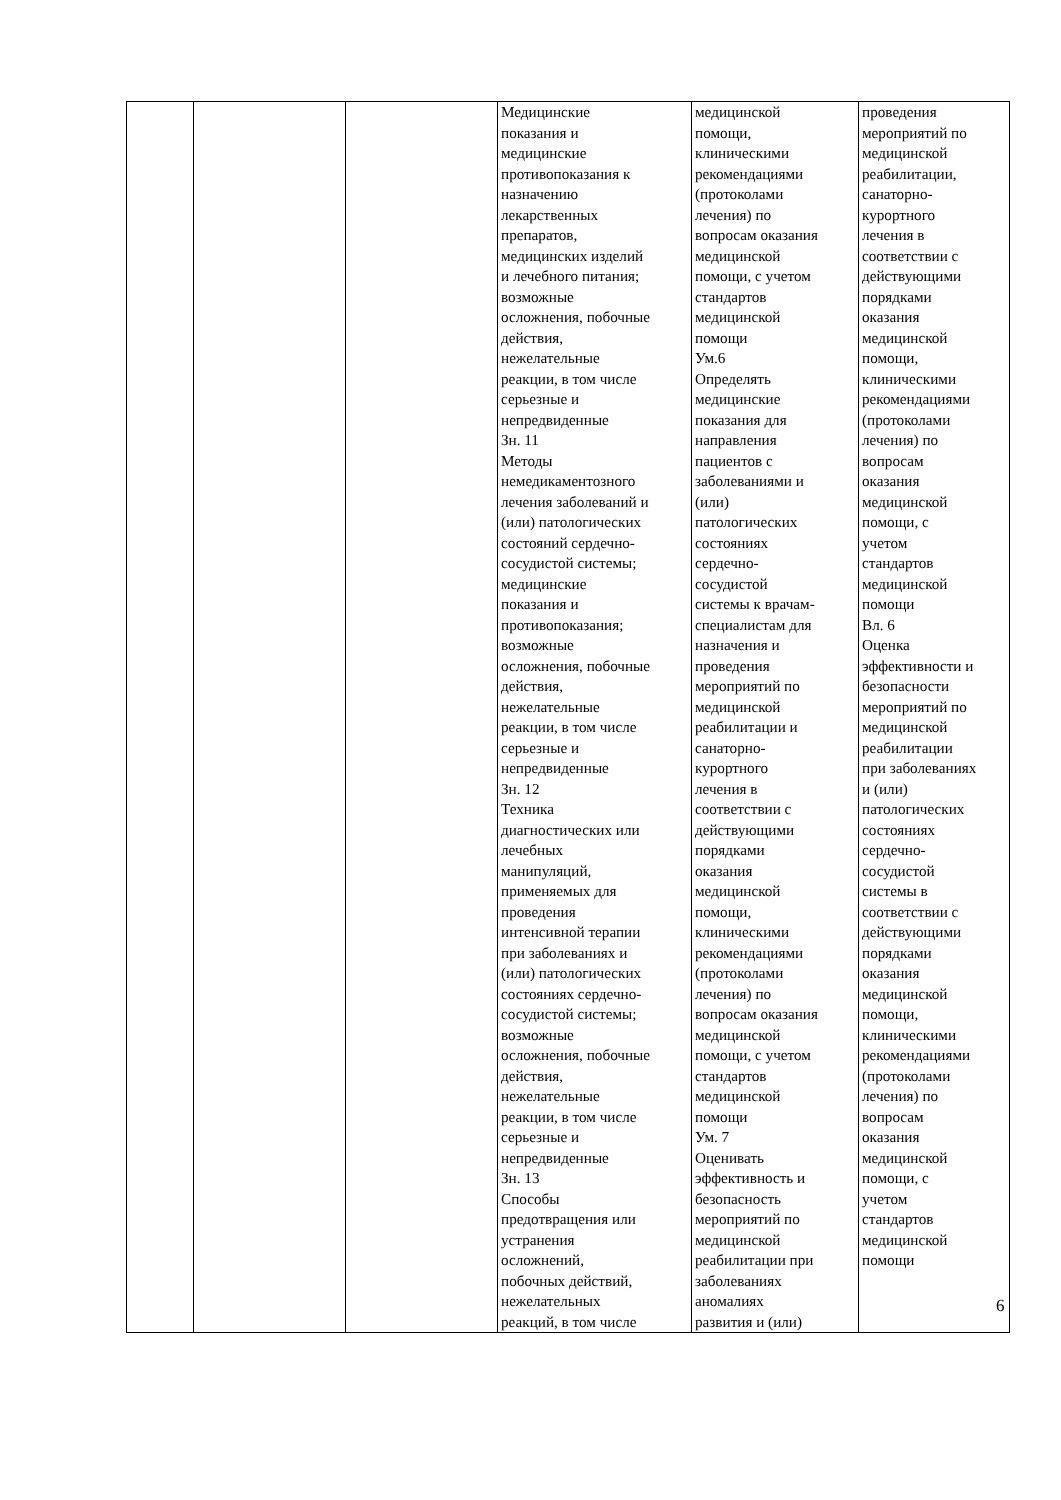| | | | Медицинские показания и медицинские противопоказания к назначению лекарственных препаратов, медицинских изделий и лечебного питания; возможные осложнения, побочные действия, нежелательные реакции, в том числе серьезные и непредвиденные Зн. 11 Методы немедикаментозного лечения заболеваний и (или) патологических состояний сердечно- сосудистой системы; медицинские показания и противопоказания; возможные осложнения, побочные действия, нежелательные реакции, в том числе серьезные и непредвиденные Зн. 12 Техника диагностических или лечебных манипуляций, применяемых для проведения интенсивной терапии при заболеваниях и (или) патологических состояниях сердечно- сосудистой системы; возможные осложнения, побочные действия, нежелательные реакции, в том числе серьезные и непредвиденные Зн. 13 Способы предотвращения или устранения осложнений, побочных действий, нежелательных реакций, в том числе | медицинской помощи, клиническими рекомендациями (протоколами лечения) по вопросам оказания медицинской помощи, с учетом стандартов медицинской помощи Ум.6 Определять медицинские показания для направления пациентов с заболеваниями и (или) патологических состояниях сердечно- сосудистой системы к врачам- специалистам для назначения и проведения мероприятий по медицинской реабилитации и санаторно- курортного лечения в соответствии с действующими порядками оказания медицинской помощи, клиническими рекомендациями (протоколами лечения) по вопросам оказания медицинской помощи, с учетом стандартов медицинской помощи Ум. 7 Оценивать эффективность и безопасность мероприятий по медицинской реабилитации при заболеваниях аномалиях развития и (или) | проведения мероприятий по медицинской реабилитации, санаторно- курортного лечения в соответствии с действующими порядками оказания медицинской помощи, клиническими рекомендациями (протоколами лечения) по вопросам оказания медицинской помощи, с учетом стандартов медицинской помощи Вл. 6 Оценка эффективности и безопасности мероприятий по медицинской реабилитации при заболеваниях и (или) патологических состояниях сердечно- сосудистой системы в соответствии с действующими порядками оказания медицинской помощи, клиническими рекомендациями (протоколами лечения) по вопросам оказания медицинской помощи, с учетом стандартов медицинской помощи |
6